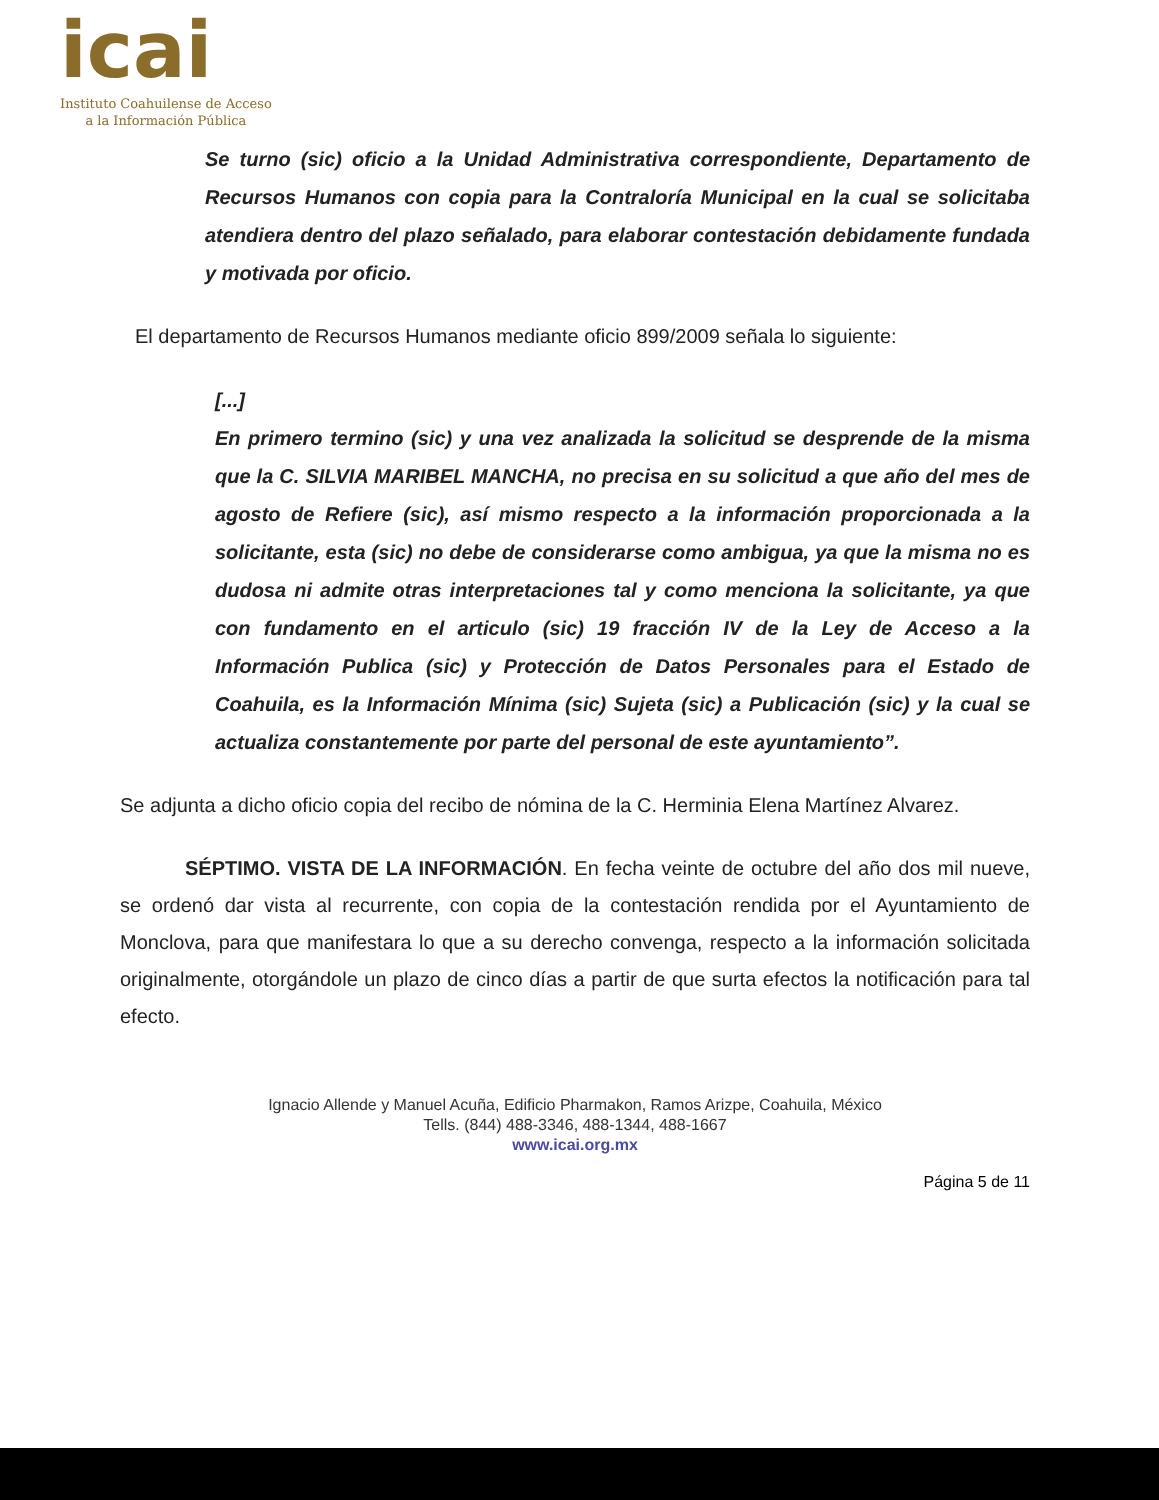icai
Instituto Coahuilense de Acceso
a la Información Pública
Se turno (sic) oficio a la Unidad Administrativa correspondiente, Departamento de Recursos Humanos con copia para la Contraloría Municipal en la cual se solicitaba atendiera dentro del plazo señalado, para elaborar contestación debidamente fundada y motivada por oficio.
El departamento de Recursos Humanos mediante oficio 899/2009 señala lo siguiente:
[...]
En primero termino (sic) y una vez analizada la solicitud se desprende de la misma que la C. SILVIA MARIBEL MANCHA, no precisa en su solicitud a que año del mes de agosto de Refiere (sic), así mismo respecto a la información proporcionada a la solicitante, esta (sic) no debe de considerarse como ambigua, ya que la misma no es dudosa ni admite otras interpretaciones tal y como menciona la solicitante, ya que con fundamento en el articulo (sic) 19 fracción IV de la Ley de Acceso a la Información Publica (sic) y Protección de Datos Personales para el Estado de Coahuila, es la Información Mínima (sic) Sujeta (sic) a Publicación (sic) y la cual se actualiza constantemente por parte del personal de este ayuntamiento”.
Se adjunta a dicho oficio copia del recibo de nómina de la C. Herminia Elena Martínez Alvarez.
SÉPTIMO. VISTA DE LA INFORMACIÓN. En fecha veinte de octubre del año dos mil nueve, se ordenó dar vista al recurrente, con copia de la contestación rendida por el Ayuntamiento de Monclova, para que manifestara lo que a su derecho convenga, respecto a la información solicitada originalmente, otorgándole un plazo de cinco días a partir de que surta efectos la notificación para tal efecto.
Ignacio Allende y Manuel Acuña, Edificio Pharmakon, Ramos Arizpe, Coahuila, México
Tells. (844) 488-3346, 488-1344, 488-1667
www.icai.org.mx
Página 5 de 11